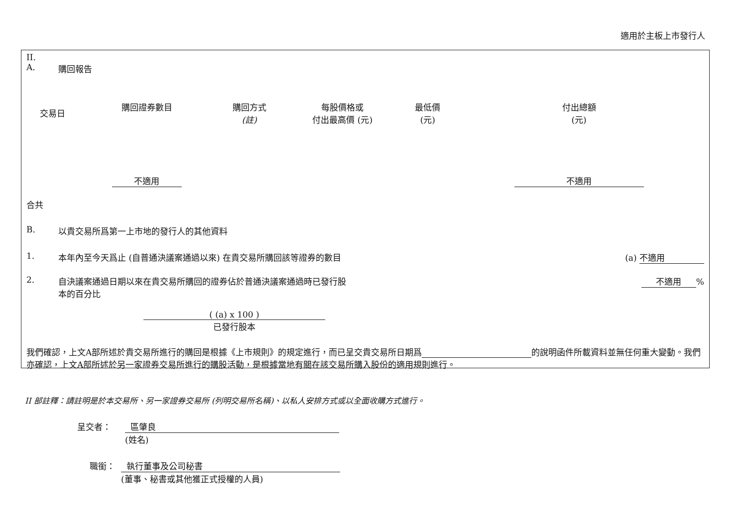適用於主板上市發行人
II.
A. 購回報告
| 交易日 | 購回證券數目 | 購回方式 (註) | 每股價格或 付出最高價 (元) | 最低價 (元) | 付出總額 (元) |
| --- | --- | --- | --- | --- | --- |
| | 不適用 | | | | 不適用 |
合共
B. 以貴交易所爲第一上市地的發行人的其他資料
1. 本年內至今天爲止 (自普通決議案通過以來) 在貴交易所購回該等證券的數目 (a) 不適用
2. 自決議案通過日期以來在貴交易所購回的證券佔於普通決議案通過時已發行股本的百分比 不適用%
( (a) x 100 )
已發行股本
我們確認，上文A部所述於貴交易所進行的購回是根據《上市規則》的規定進行，而已呈交貴交易所日期爲 的說明函件所載資料並無任何重大變動。我們亦確認，上文A部所述於另一家證券交易所進行的購股活動，是根據當地有關在該交易所購入股份的適用規則進行。
II 部註釋：請註明是於本交易所、另一家證券交易所 (列明交易所名稱)、以私人安排方式或以全面收購方式進行。
呈交者： 區肇良
(姓名)
職銜： 執行董事及公司秘書
(董事、秘書或其他獲正式授權的人員)